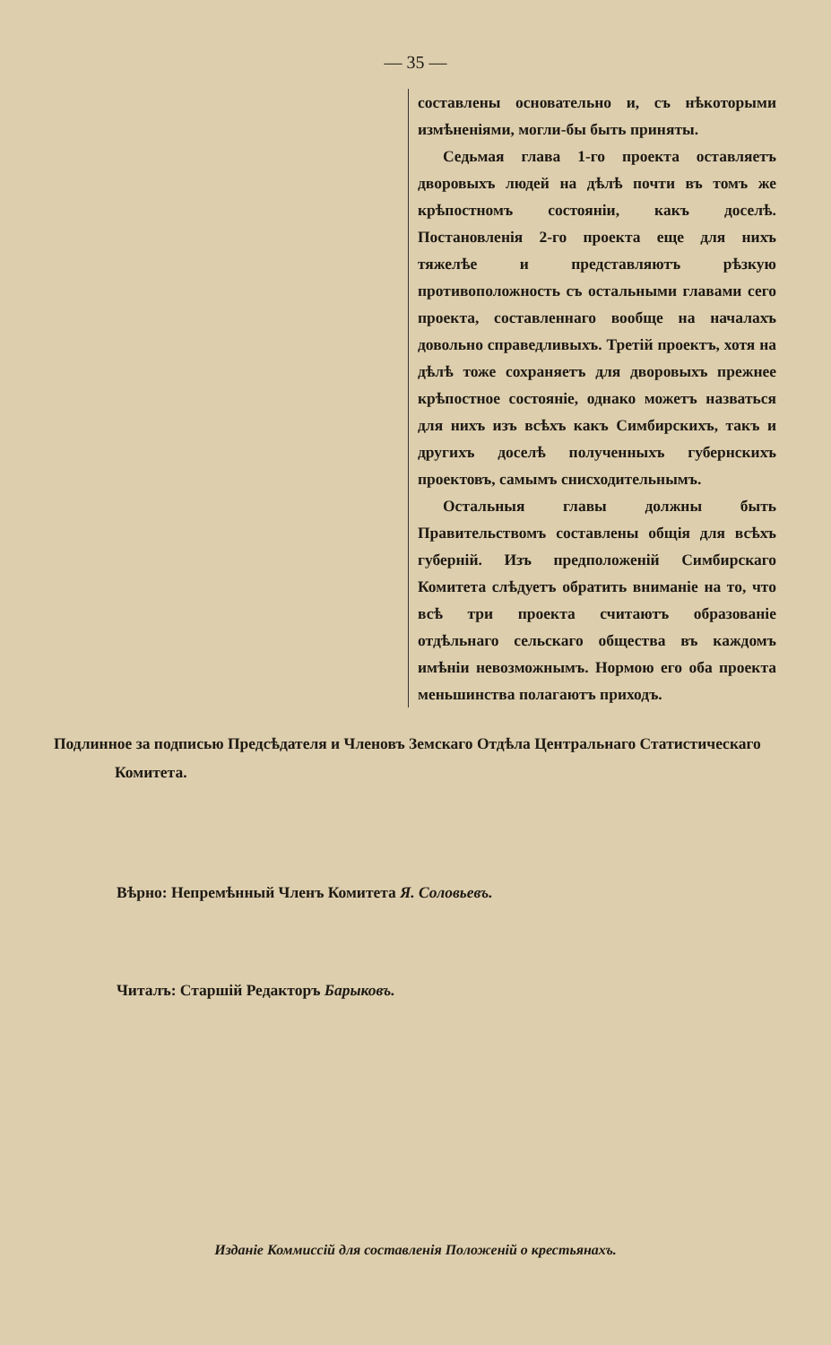— 35 —
составлены основательно и, съ нѣкоторыми измѣненіями, могли-бы быть приняты.
Седьмая глава 1-го проекта оставляетъ дворовыхъ людей на дѣлѣ почти въ томъ же крѣпостномъ состояніи, какъ доселѣ. Постановленія 2-го проекта еще для нихъ тяжелѣе и представляютъ рѣзкую противоположность съ остальными главами сего проекта, составленнаго вообще на началахъ довольно справедливыхъ. Третій проектъ, хотя на дѣлѣ тоже сохраняетъ для дворовыхъ прежнее крѣпостное состояніе, однако можетъ назваться для нихъ изъ всѣхъ какъ Симбирскихъ, такъ и другихъ доселѣ полученныхъ губернскихъ проектовъ, самымъ снисходительнымъ.
Остальныя главы должны быть Правительствомъ составлены общія для всѣхъ губерній. Изъ предположеній Симбирскаго Комитета слѣдуетъ обратить вниманіе на то, что всѣ три проекта считаютъ образованіе отдѣльнаго сельскаго общества въ каждомъ имѣніи невозможнымъ. Нормою его оба проекта меньшинства полагаютъ приходъ.
Подлинное за подписью Предсѣдателя и Членовъ Земскаго Отдѣла Центральнаго Статистическаго
Комитета.
Вѣрно: Непремѣнный Членъ Комитета Я. Соловьевъ.
Читалъ: Старшій Редакторъ Барыковъ.
Изданіе Коммиссій для составленія Положеній о крестьянахъ.